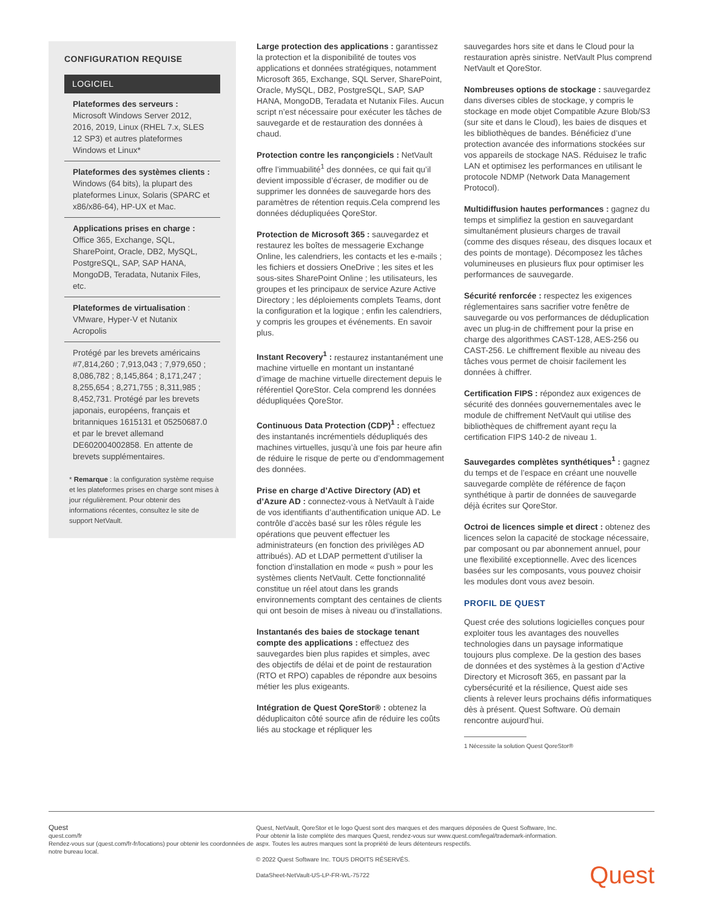CONFIGURATION REQUISE
LOGICIEL
Plateformes des serveurs : Microsoft Windows Server 2012, 2016, 2019, Linux (RHEL 7.x, SLES 12 SP3) et autres plateformes Windows et Linux*
Plateformes des systèmes clients : Windows (64 bits), la plupart des plateformes Linux, Solaris (SPARC et x86/x86-64), HP-UX et Mac.
Applications prises en charge : Office 365, Exchange, SQL, SharePoint, Oracle, DB2, MySQL, PostgreSQL, SAP, SAP HANA, MongoDB, Teradata, Nutanix Files, etc.
Plateformes de virtualisation : VMware, Hyper-V et Nutanix Acropolis
Protégé par les brevets américains #7,814,260 ; 7,913,043 ; 7,979,650 ; 8,086,782 ; 8,145,864 ; 8,171,247 ; 8,255,654 ; 8,271,755 ; 8,311,985 ; 8,452,731. Protégé par les brevets japonais, européens, français et britanniques 1615131 et 05250687.0 et par le brevet allemand DE602004002858. En attente de brevets supplémentaires.
* Remarque : la configuration système requise et les plateformes prises en charge sont mises à jour régulièrement. Pour obtenir des informations récentes, consultez le site de support NetVault.
Large protection des applications : garantissez la protection et la disponibilité de toutes vos applications et données stratégiques, notamment Microsoft 365, Exchange, SQL Server, SharePoint, Oracle, MySQL, DB2, PostgreSQL, SAP, SAP HANA, MongoDB, Teradata et Nutanix Files. Aucun script n’est nécessaire pour exécuter les tâches de sauvegarde et de restauration des données à chaud.
Protection contre les rançongiciels : NetVault offre l’immuabilité<sup>1</sup> des données, ce qui fait qu’il devient impossible d’écraser, de modifier ou de supprimer les données de sauvegarde hors des paramètres de rétention requis.Cela comprend les données dédupliquées QoreStor.
Protection de Microsoft 365 : sauvegardez et restaurez les boîtes de messagerie Exchange Online, les calendriers, les contacts et les e-mails ; les fichiers et dossiers OneDrive ; les sites et les sous-sites SharePoint Online ; les utilisateurs, les groupes et les principaux de service Azure Active Directory ; les déploiements complets Teams, dont la configuration et la logique ; enfin les calendriers, y compris les groupes et événements. En savoir plus.
Instant Recovery<sup>1</sup> : restaurez instantanément une machine virtuelle en montant un instantané d’image de machine virtuelle directement depuis le référentiel QoreStor. Cela comprend les données dédupliquées QoreStor.
Continuous Data Protection (CDP)<sup>1</sup> : effectuez des instantanés incrémentiels dédupliqués des machines virtuelles, jusqu’à une fois par heure afin de réduire le risque de perte ou d’endommagement des données.
Prise en charge d’Active Directory (AD) et d’Azure AD : connectez-vous à NetVault à l’aide de vos identifiants d’authentification unique AD. Le contrôle d’accès basé sur les rôles régule les opérations que peuvent effectuer les administrateurs (en fonction des privilèges AD attribués). AD et LDAP permettent d’utiliser la fonction d’installation en mode « push » pour les systèmes clients NetVault. Cette fonctionnalité constitue un réel atout dans les grands environnements comptant des centaines de clients qui ont besoin de mises à niveau ou d’installations.
Instantanés des baies de stockage tenant compte des applications : effectuez des sauvegardes bien plus rapides et simples, avec des objectifs de délai et de point de restauration (RTO et RPO) capables de répondre aux besoins métier les plus exigeants.
Intégration de Quest QoreStor® : obtenez la déduplicaiton côté source afin de réduire les coûts liés au stockage et répliquer les
sauvegardes hors site et dans le Cloud pour la restauration après sinistre. NetVault Plus comprend NetVault et QoreStor.
Nombreuses options de stockage : sauvegardez dans diverses cibles de stockage, y compris le stockage en mode objet Compatible Azure Blob/S3 (sur site et dans le Cloud), les baies de disques et les bibliothèques de bandes. Bénéficiez d’une protection avancée des informations stockées sur vos appareils de stockage NAS. Réduisez le trafic LAN et optimisez les performances en utilisant le protocole NDMP (Network Data Management Protocol).
Multidiffusion hautes performances : gagnez du temps et simplifiez la gestion en sauvegardant simultanément plusieurs charges de travail (comme des disques réseau, des disques locaux et des points de montage). Décomposez les tâches volumineuses en plusieurs flux pour optimiser les performances de sauvegarde.
Sécurité renforcée : respectez les exigences réglementaires sans sacrifier votre fenêtre de sauvegarde ou vos performances de déduplication avec un plug-in de chiffrement pour la prise en charge des algorithmes CAST-128, AES-256 ou CAST-256. Le chiffrement flexible au niveau des tâches vous permet de choisir facilement les données à chiffrer.
Certification FIPS : répondez aux exigences de sécurité des données gouvernementales avec le module de chiffrement NetVault qui utilise des bibliothèques de chiffrement ayant reçu la certification FIPS 140-2 de niveau 1.
Sauvegardes complètes synthétiques<sup>1</sup> : gagnez du temps et de l’espace en créant une nouvelle sauvegarde complète de référence de façon synthétique à partir de données de sauvegarde déjà écrites sur QoreStor.
Octroi de licences simple et direct : obtenez des licences selon la capacité de stockage nécessaire, par composant ou par abonnement annuel, pour une flexibilité exceptionnelle. Avec des licences basées sur les composants, vous pouvez choisir les modules dont vous avez besoin.
PROFIL DE QUEST
Quest crée des solutions logicielles conçues pour exploiter tous les avantages des nouvelles technologies dans un paysage informatique toujours plus complexe. De la gestion des bases de données et des systèmes à la gestion d’Active Directory et Microsoft 365, en passant par la cybersécurité et la résilience, Quest aide ses clients à relever leurs prochains défis informatiques dès à présent. Quest Software. Où demain rencontre aujourd’hui.
1 Nécessite la solution Quest QoreStor®
Quest
quest.com/fr
Rendez-vous sur (quest.com/fr-fr/locations) pour obtenir les coordonnées de notre bureau local.
Quest, NetVault, QoreStor et le logo Quest sont des marques et des marques déposées de Quest Software, Inc.
Pour obtenir la liste complète des marques Quest, rendez-vous sur www.quest.com/legal/trademark-information.
aspx. Toutes les autres marques sont la propriété de leurs détenteurs respectifs.
© 2022 Quest Software Inc. TOUS DROITS RÉSERVÉS.
DataSheet-NetVault-US-LP-FR-WL-75722
Quest